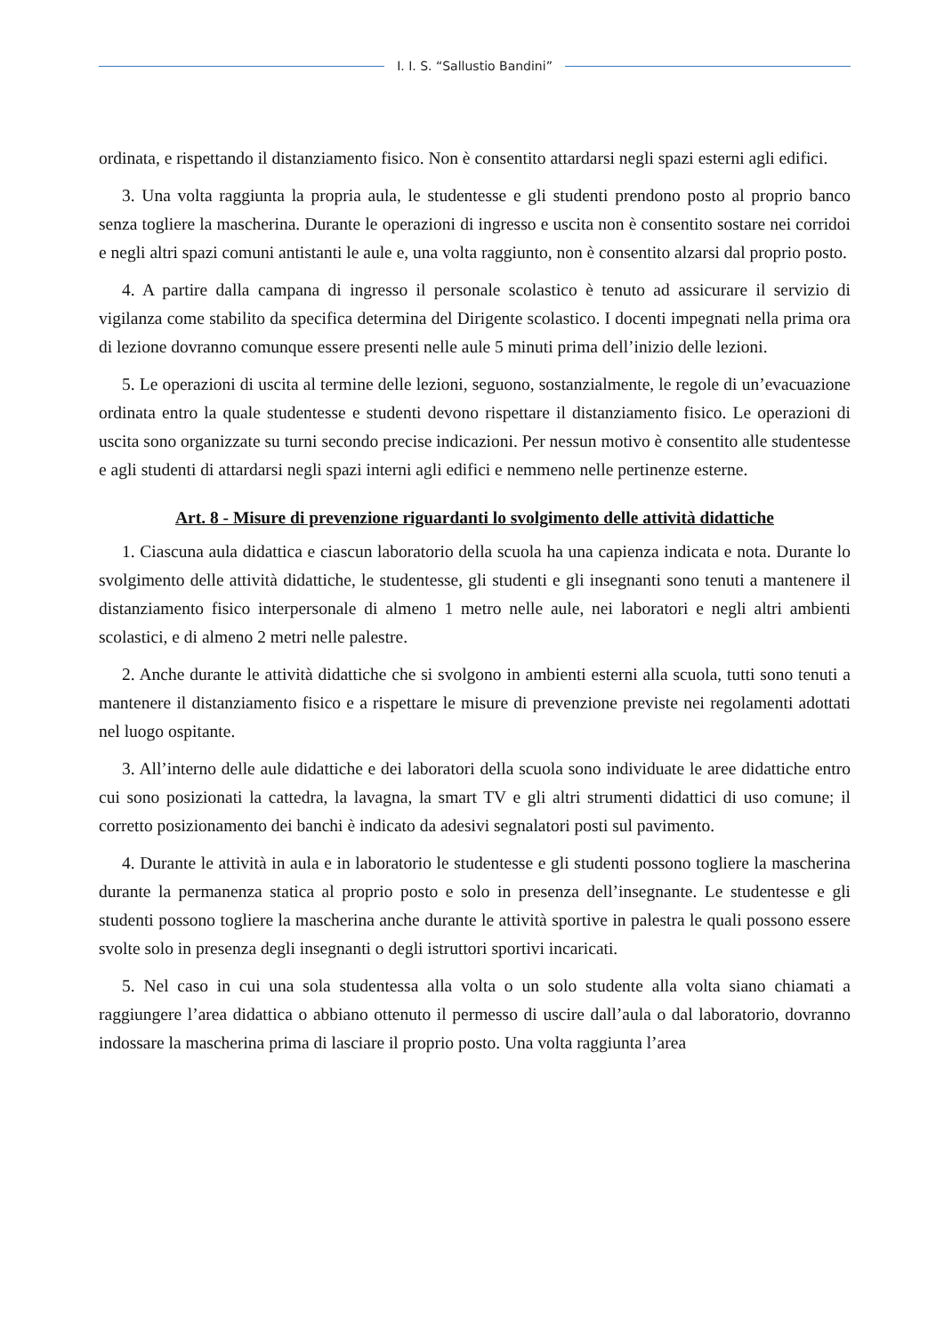I. I. S. “Sallustio Bandini”
ordinata, e rispettando il distanziamento fisico. Non è consentito attardarsi negli spazi esterni agli edifici.
3. Una volta raggiunta la propria aula, le studentesse e gli studenti prendono posto al proprio banco senza togliere la mascherina. Durante le operazioni di ingresso e uscita non è consentito sostare nei corridoi e negli altri spazi comuni antistanti le aule e, una volta raggiunto, non è consentito alzarsi dal proprio posto.
4. A partire dalla campana di ingresso il personale scolastico è tenuto ad assicurare il servizio di vigilanza come stabilito da specifica determina del Dirigente scolastico. I docenti impegnati nella prima ora di lezione dovranno comunque essere presenti nelle aule 5 minuti prima dell’inizio delle lezioni.
5. Le operazioni di uscita al termine delle lezioni, seguono, sostanzialmente, le regole di un’evacuazione ordinata entro la quale studentesse e studenti devono rispettare il distanziamento fisico. Le operazioni di uscita sono organizzate su turni secondo precise indicazioni. Per nessun motivo è consentito alle studentesse e agli studenti di attardarsi negli spazi interni agli edifici e nemmeno nelle pertinenze esterne.
Art. 8 - Misure di prevenzione riguardanti lo svolgimento delle attività didattiche
1. Ciascuna aula didattica e ciascun laboratorio della scuola ha una capienza indicata e nota. Durante lo svolgimento delle attività didattiche, le studentesse, gli studenti e gli insegnanti sono tenuti a mantenere il distanziamento fisico interpersonale di almeno 1 metro nelle aule, nei laboratori e negli altri ambienti scolastici, e di almeno 2 metri nelle palestre.
2. Anche durante le attività didattiche che si svolgono in ambienti esterni alla scuola, tutti sono tenuti a mantenere il distanziamento fisico e a rispettare le misure di prevenzione previste nei regolamenti adottati nel luogo ospitante.
3. All’interno delle aule didattiche e dei laboratori della scuola sono individuate le aree didattiche entro cui sono posizionati la cattedra, la lavagna, la smart TV e gli altri strumenti didattici di uso comune; il corretto posizionamento dei banchi è indicato da adesivi segnalatori posti sul pavimento.
4. Durante le attività in aula e in laboratorio le studentesse e gli studenti possono togliere la mascherina durante la permanenza statica al proprio posto e solo in presenza dell’insegnante. Le studentesse e gli studenti possono togliere la mascherina anche durante le attività sportive in palestra le quali possono essere svolte solo in presenza degli insegnanti o degli istruttori sportivi incaricati.
5. Nel caso in cui una sola studentessa alla volta o un solo studente alla volta siano chiamati a raggiungere l’area didattica o abbiano ottenuto il permesso di uscire dall’aula o dal laboratorio, dovranno indossare la mascherina prima di lasciare il proprio posto. Una volta raggiunta l’area